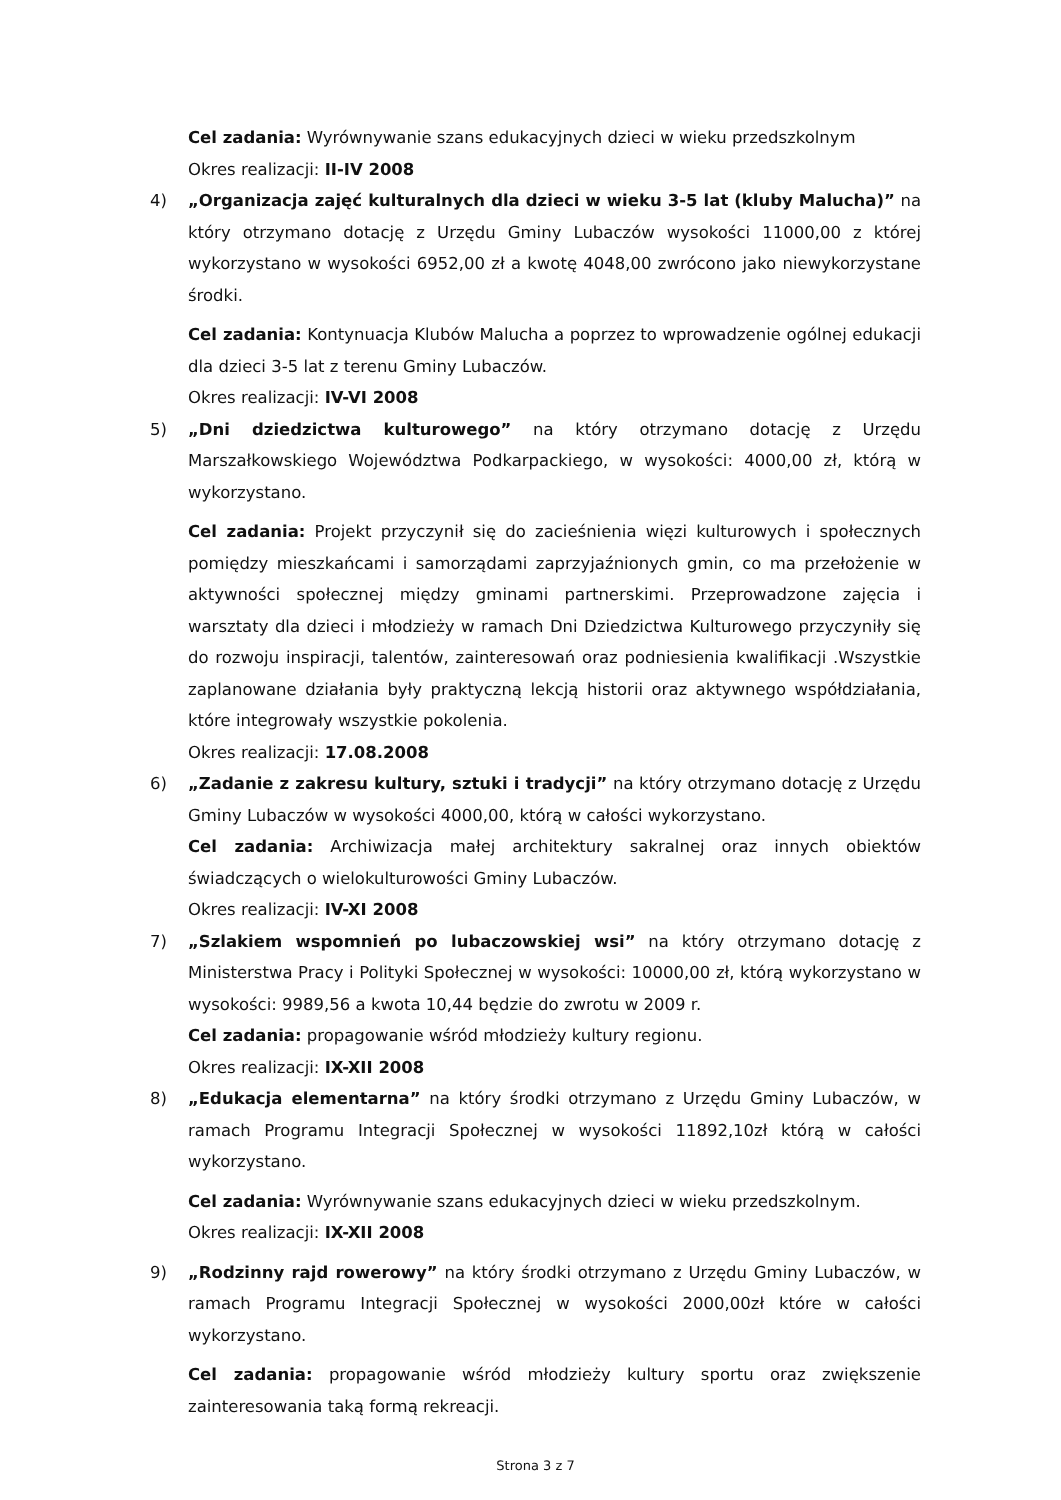Cel zadania: Wyrównywanie szans edukacyjnych dzieci w wieku przedszkolnym
Okres realizacji: II-IV 2008
4) „Organizacja zajęć kulturalnych dla dzieci w wieku 3-5 lat (kluby Malucha)” na który otrzymano dotację z Urzędu Gminy Lubaczów wysokości 11000,00 z której wykorzystano w wysokości 6952,00 zł a kwotę 4048,00 zwrócono jako niewykorzystane środki.
Cel zadania: Kontynuacja Klubów Malucha a poprzez to wprowadzenie ogólnej edukacji dla dzieci 3-5 lat z terenu Gminy Lubaczów.
Okres realizacji: IV-VI 2008
5) „Dni dziedzictwa kulturowego” na który otrzymano dotację z Urzędu Marszałkowskiego Województwa Podkarpackiego, w wysokości: 4000,00 zł, którą w wykorzystano.
Cel zadania: Projekt przyczynił się do zacieśnienia więzi kulturowych i społecznych pomiędzy mieszkańcami i samorządami zaprzyjaźnionych gmin, co ma przełożenie w aktywności społecznej między gminami partnerskimi. Przeprowadzone zajęcia i warsztaty dla dzieci i młodzieży w ramach Dni Dziedzictwa Kulturowego przyczyniły się do rozwoju inspiracji, talentów, zainteresowań oraz podniesienia kwalifikacji .Wszystkie zaplanowane działania były praktyczną lekcją historii oraz aktywnego współdziałania, które integrowały wszystkie pokolenia.
Okres realizacji: 17.08.2008
6) „Zadanie z zakresu kultury, sztuki i tradycji” na który otrzymano dotację z Urzędu Gminy Lubaczów w wysokości 4000,00, którą w całości wykorzystano.
Cel zadania: Archiwizacja małej architektury sakralnej oraz innych obiektów świadczących o wielokulturowości Gminy Lubaczów.
Okres realizacji: IV-XI 2008
7) „Szlakiem wspomnień po lubaczowskiej wsi” na który otrzymano dotację z Ministerstwa Pracy i Polityki Społecznej w wysokości: 10000,00 zł, którą wykorzystano w wysokości: 9989,56 a kwota 10,44 będzie do zwrotu w 2009 r.
Cel zadania: propagowanie wśród młodzieży kultury regionu.
Okres realizacji: IX-XII 2008
8) „Edukacja elementarna” na który środki otrzymano z Urzędu Gminy Lubaczów, w ramach Programu Integracji Społecznej w wysokości 11892,10zł którą w całości wykorzystano.
Cel zadania: Wyrównywanie szans edukacyjnych dzieci w wieku przedszkolnym.
Okres realizacji: IX-XII 2008
9) „Rodzinny rajd rowerowy” na który środki otrzymano z Urzędu Gminy Lubaczów, w ramach Programu Integracji Społecznej w wysokości 2000,00zł które w całości wykorzystano.
Cel zadania: propagowanie wśród młodzieży kultury sportu oraz zwiększenie zainteresowania taką formą rekreacji.
Strona 3 z 7